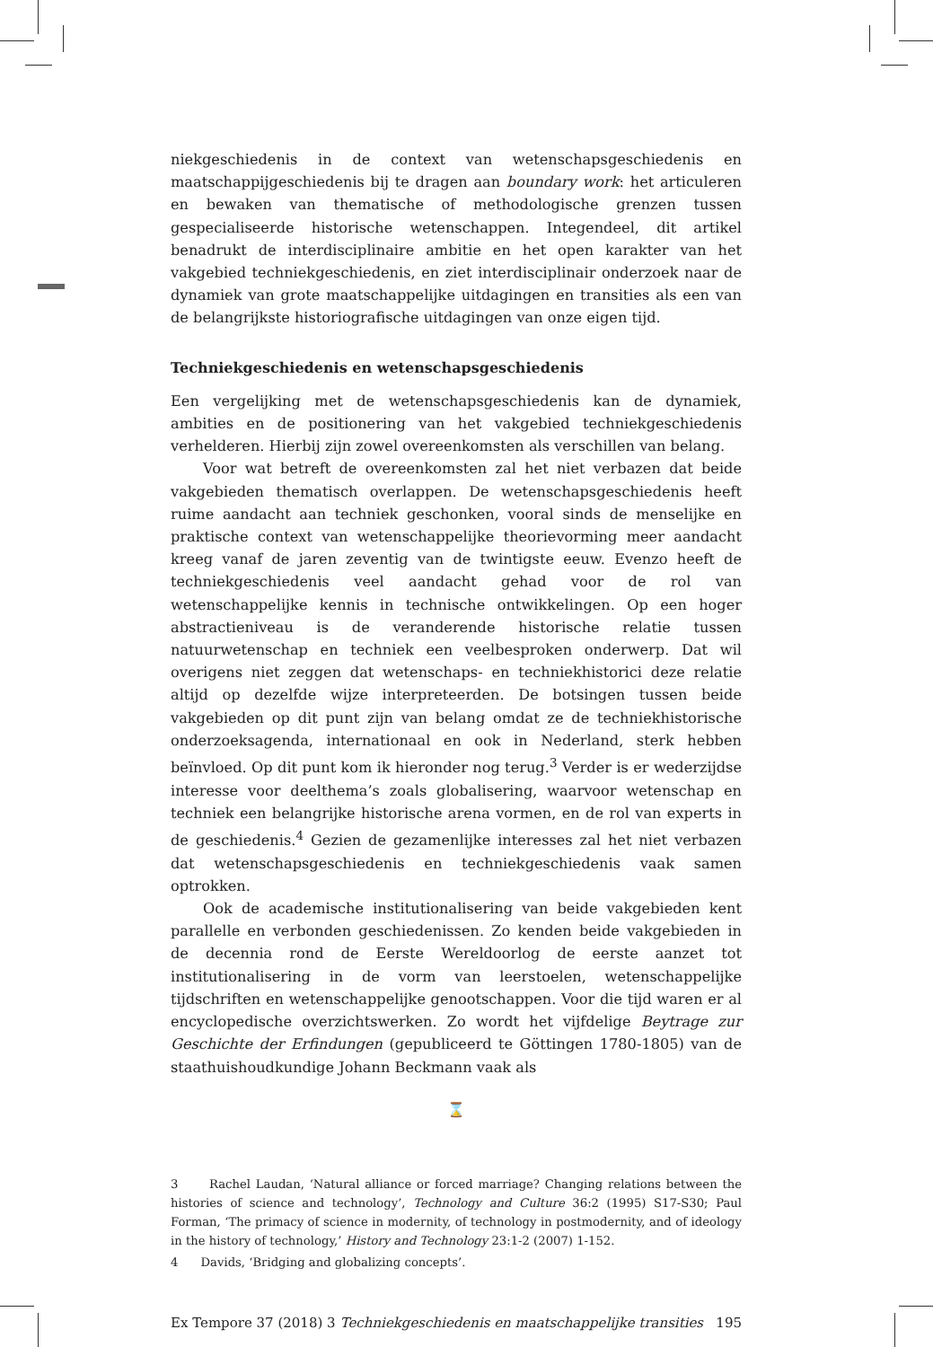niekgeschiedenis in de context van wetenschapsgeschiedenis en maatschappijgeschiedenis bij te dragen aan boundary work: het articuleren en bewaken van thematische of methodologische grenzen tussen gespecialiseerde historische wetenschappen. Integendeel, dit artikel benadrukt de interdisciplinaire ambitie en het open karakter van het vakgebied techniekgeschiedenis, en ziet interdisciplinair onderzoek naar de dynamiek van grote maatschappelijke uitdagingen en transities als een van de belangrijkste historiografische uitdagingen van onze eigen tijd.
Techniekgeschiedenis en wetenschapsgeschiedenis
Een vergelijking met de wetenschapsgeschiedenis kan de dynamiek, ambities en de positionering van het vakgebied techniekgeschiedenis verhelderen. Hierbij zijn zowel overeenkomsten als verschillen van belang.
Voor wat betreft de overeenkomsten zal het niet verbazen dat beide vakgebieden thematisch overlappen. De wetenschapsgeschiedenis heeft ruime aandacht aan techniek geschonken, vooral sinds de menselijke en praktische context van wetenschappelijke theorievorming meer aandacht kreeg vanaf de jaren zeventig van de twintigste eeuw. Evenzo heeft de techniekgeschiedenis veel aandacht gehad voor de rol van wetenschappelijke kennis in technische ontwikkelingen. Op een hoger abstractieniveau is de veranderende historische relatie tussen natuurwetenschap en techniek een veelbesproken onderwerp. Dat wil overigens niet zeggen dat wetenschaps- en techniekhistorici deze relatie altijd op dezelfde wijze interpreteerden. De botsingen tussen beide vakgebieden op dit punt zijn van belang omdat ze de techniekhistorische onderzoeksagenda, internationaal en ook in Nederland, sterk hebben beïnvloed. Op dit punt kom ik hieronder nog terug.<sup>3</sup> Verder is er wederzijdse interesse voor deelthema’s zoals globalisering, waarvoor wetenschap en techniek een belangrijke historische arena vormen, en de rol van experts in de geschiedenis.<sup>4</sup> Gezien de gezamenlijke interesses zal het niet verbazen dat wetenschapsgeschiedenis en techniekgeschiedenis vaak samen optrokken.
Ook de academische institutionalisering van beide vakgebieden kent parallelle en verbonden geschiedenissen. Zo kenden beide vakgebieden in de decennia rond de Eerste Wereldoorlog de eerste aanzet tot institutionalisering in de vorm van leerstoelen, wetenschappelijke tijdschriften en wetenschappelijke genootschappen. Voor die tijd waren er al encyclopedische overzichtswerken. Zo wordt het vijfdelige Beytrage zur Geschichte der Erfindungen (gepubliceerd te Göttingen 1780-1805) van de staathuishoudkundige Johann Beckmann vaak als
⌛
3 Rachel Laudan, ‘Natural alliance or forced marriage? Changing relations between the histories of science and technology’, Technology and Culture 36:2 (1995) S17-S30; Paul Forman, ‘The primacy of science in modernity, of technology in postmodernity, and of ideology in the history of technology,’ History and Technology 23:1-2 (2007) 1-152.
4 Davids, ‘Bridging and globalizing concepts’.
Ex Tempore 37 (2018) 3 Techniekgeschiedenis en maatschappelijke transities 195